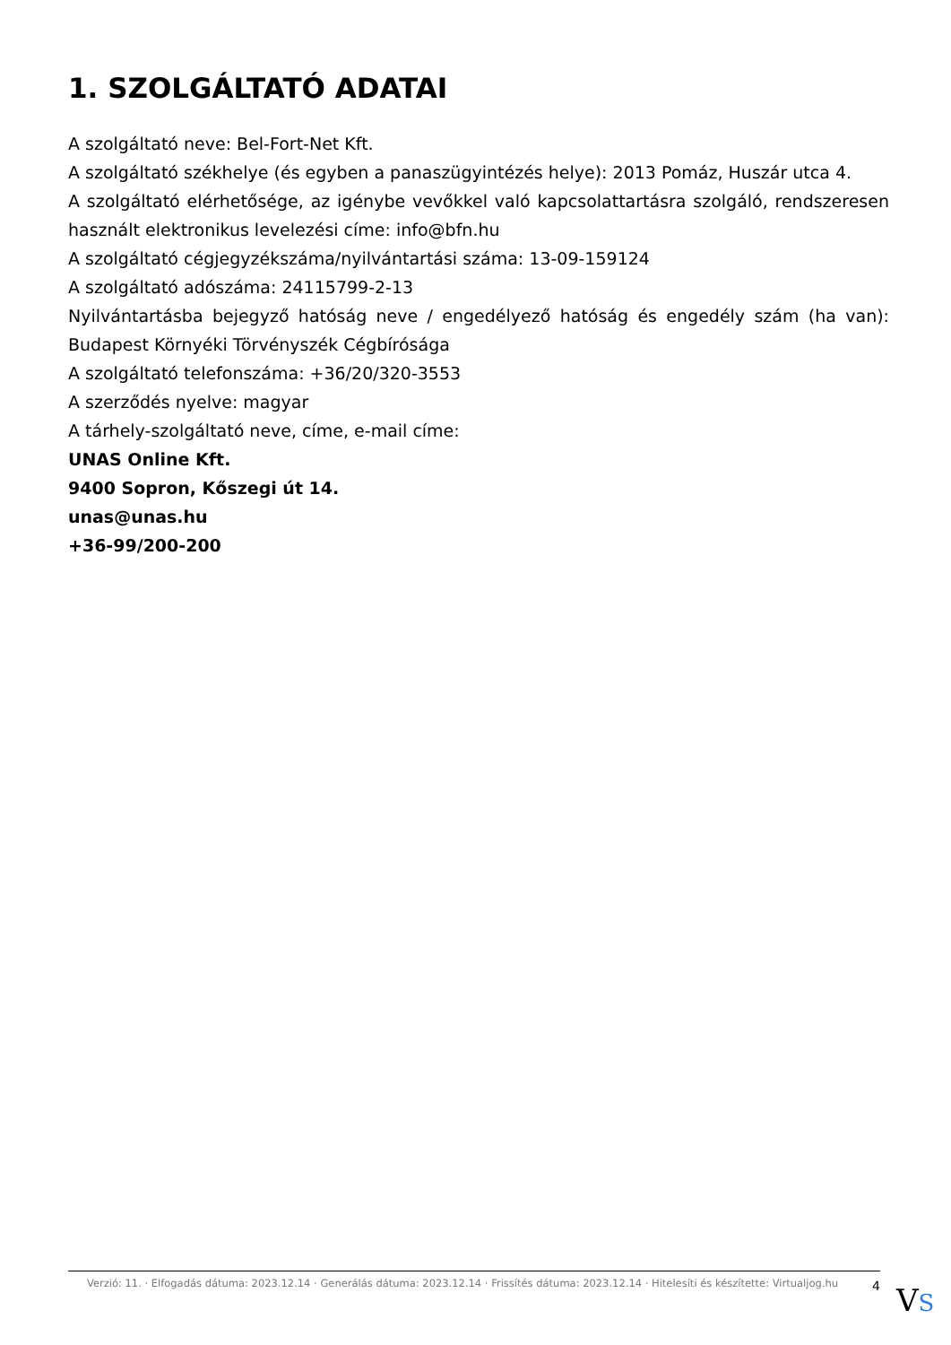1. SZOLGÁLTATÓ ADATAI
A szolgáltató neve: Bel-Fort-Net Kft.
A szolgáltató székhelye (és egyben a panaszügyintézés helye): 2013 Pomáz, Huszár utca 4.
A szolgáltató elérhetősége, az igénybe vevőkkel való kapcsolattartásra szolgáló, rendszeresen használt elektronikus levelezési címe: info@bfn.hu
A szolgáltató cégjegyzékszáma/nyilvántartási száma: 13-09-159124
A szolgáltató adószáma: 24115799-2-13
Nyilvántartásba bejegyző hatóság neve / engedélyező hatóság és engedély szám (ha van): Budapest Környéki Törvényszék Cégbírósága
A szolgáltató telefonszáma: +36/20/320-3553
A szerződés nyelve: magyar
A tárhely-szolgáltató neve, címe, e-mail címe:
UNAS Online Kft.
9400 Sopron, Kőszegi út 14.
unas@unas.hu
+36-99/200-200
Verzió: 11. · Elfogadás dátuma: 2023.12.14 · Generálás dátuma: 2023.12.14 · Frissítés dátuma: 2023.12.14 · Hitelesíti és készítette: Virtualjog.hu
4
VS